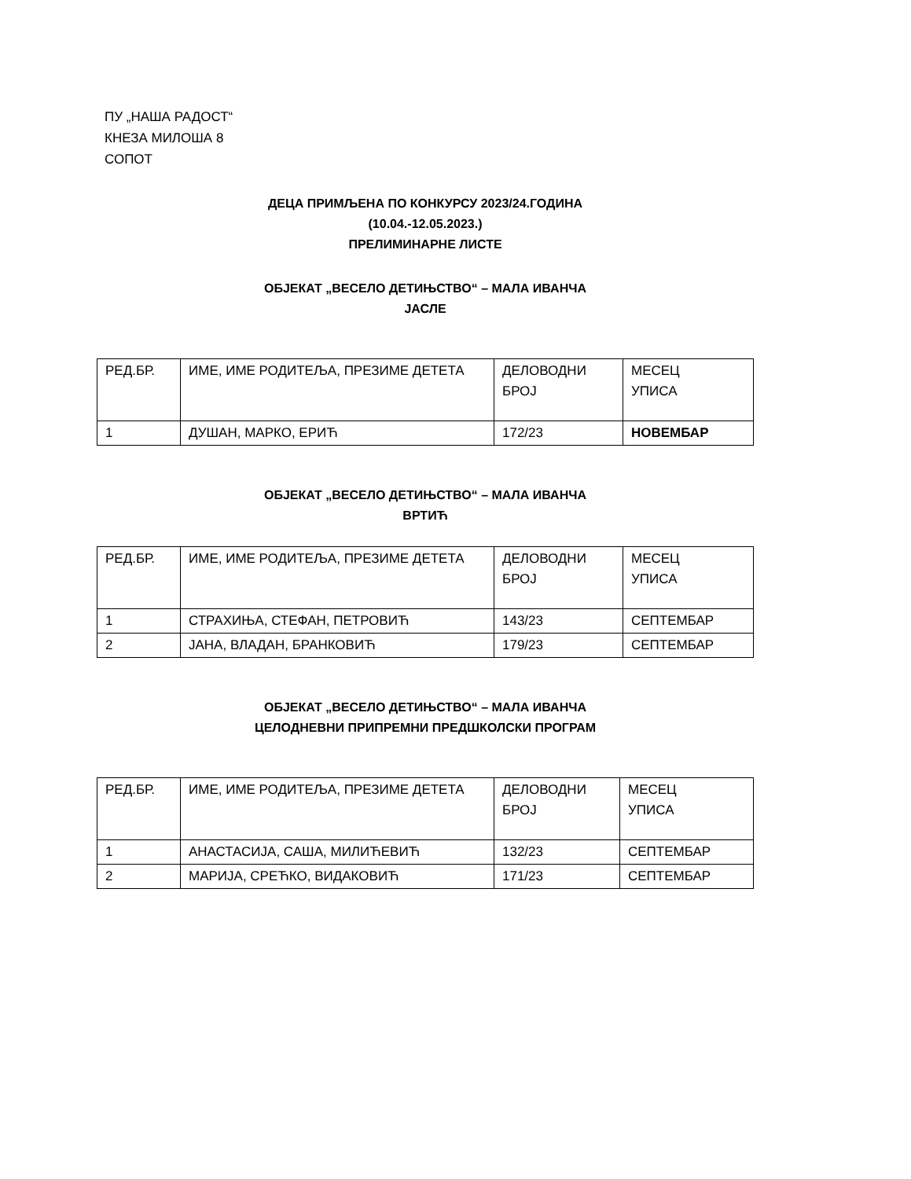ПУ „НАША РАДОСТ“
КНЕЗА МИЛОША 8
СОПОТ
ДЕЦА ПРИМЉЕНА ПО КОНКУРСУ 2023/24.ГОДИНА
(10.04.-12.05.2023.)
ПРЕЛИМИНАРНЕ ЛИСТЕ
ОБЈЕКАТ „ВЕСЕЛО ДЕТИЊСТВО“ – МАЛА ИВАНЧА
ЈАСЛЕ
| РЕД.БР. | ИМЕ, ИМЕ РОДИТЕЉА, ПРЕЗИМЕ ДЕТЕТА | ДЕЛОВОДНИ БРОЈ | МЕСЕЦ УПИСА |
| 1 | ДУШАН, МАРКО, ЕРИЋ | 172/23 | НОВЕМБАР |
ОБЈЕКАТ „ВЕСЕЛО ДЕТИЊСТВО“ – МАЛА ИВАНЧА
ВРТИЋ
| РЕД.БР. | ИМЕ, ИМЕ РОДИТЕЉА, ПРЕЗИМЕ ДЕТЕТА | ДЕЛОВОДНИ БРОЈ | МЕСЕЦ УПИСА |
| 1 | СТРАХИЊА, СТЕФАН, ПЕТРОВИЋ | 143/23 | СЕПТЕМБАР |
| 2 | ЈАНА, ВЛАДАН, БРАНКОВИЋ | 179/23 | СЕПТЕМБАР |
ОБЈЕКАТ „ВЕСЕЛО ДЕТИЊСТВО“ – МАЛА ИВАНЧА
ЦЕЛОДНЕВНИ ПРИПРЕМНИ ПРЕДШКОЛСКИ ПРОГРАМ
| РЕД.БР. | ИМЕ, ИМЕ РОДИТЕЉА, ПРЕЗИМЕ ДЕТЕТА | ДЕЛОВОДНИ БРОЈ | МЕСЕЦ УПИСА |
| 1 | АНАСТАСИЈА, САША, МИЛИЋЕВИЋ | 132/23 | СЕПТЕМБАР |
| 2 | МАРИЈА, СРЕЋКО, ВИДАКОВИЋ | 171/23 | СЕПТЕМБАР |